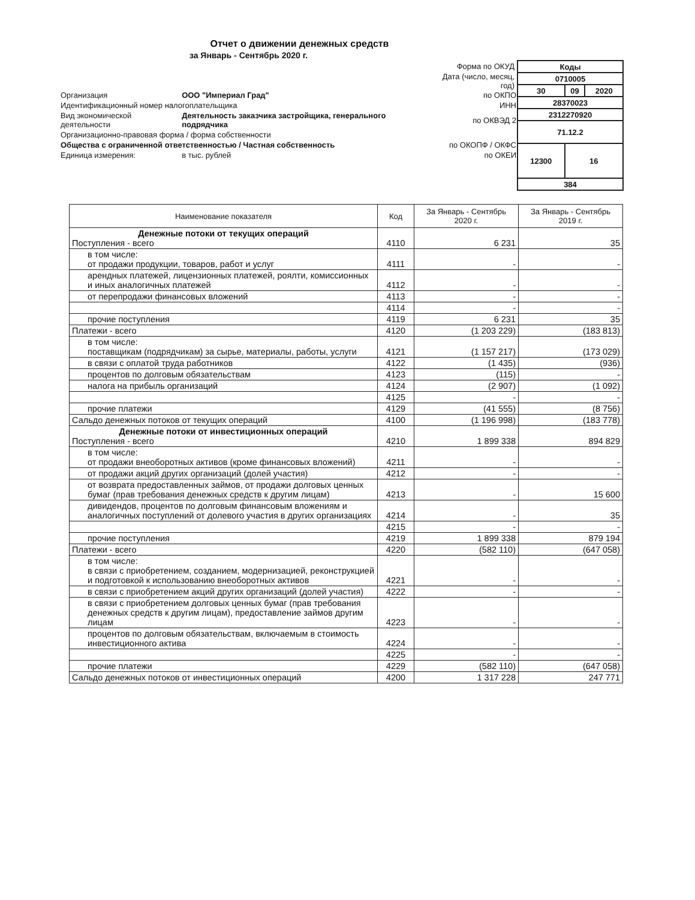Отчет о движении денежных средств
за Январь - Сентябрь 2020 г.
| | | Форма по ОКУД |
| | | Дата (число, месяц, год) |
| Организация | ООО "Империал Град" | по ОКПО |
| Идентификационный номер налогоплательщика | | ИНН |
| Вид экономической деятельности | Деятельность заказчика застройщика, генерального подрядчика | по ОКВЭД 2 |
| Организационно-правовая форма / форма собственности | | |
| Общества с ограниченной ответственностью / Частная собственность | | по ОКОПФ / ОКФС |
| Единица измерения: | в тыс. рублей | по ОКЕИ |
| Коды | | |
| 0710005 | | |
| 30 | 09 | 2020 |
| 28370023 | | |
| 2312270920 | | |
| 71.12.2 | | |
| 12300 | 16 | |
| 384 | | |
| Наименование показателя | Код | За Январь - Сентябрь 2020 г. | За Январь - Сентябрь 2019 г. |
| --- | --- | --- | --- |
| Денежные потоки от текущих операций Поступления - всего | 4110 | 6 231 | 35 |
| в том числе: от продажи продукции, товаров, работ и услуг | 4111 | - | - |
| арендных платежей, лицензионных платежей, роялти, комиссионных и иных аналогичных платежей | 4112 | - | - |
| от перепродажи финансовых вложений | 4113 | - | - |
| | 4114 | - | - |
| прочие поступления | 4119 | 6 231 | 35 |
| Платежи - всего | 4120 | (1 203 229) | (183 813) |
| в том числе: поставщикам (подрядчикам) за сырье, материалы, работы, услуги | 4121 | (1 157 217) | (173 029) |
| в связи с оплатой труда работников | 4122 | (1 435) | (936) |
| процентов по долговым обязательствам | 4123 | (115) | - |
| налога на прибыль организаций | 4124 | (2 907) | (1 092) |
| | 4125 | - | - |
| прочие платежи | 4129 | (41 555) | (8 756) |
| Сальдо денежных потоков от текущих операций | 4100 | (1 196 998) | (183 778) |
| Денежные потоки от инвестиционных операций Поступления - всего | 4210 | 1 899 338 | 894 829 |
| в том числе: от продажи внеоборотных активов (кроме финансовых вложений) | 4211 | - | - |
| от продажи акций других организаций (долей участия) | 4212 | - | - |
| от возврата предоставленных займов, от продажи долговых ценных бумаг (прав требования денежных средств к другим лицам) | 4213 | - | 15 600 |
| дивидендов, процентов по долговым финансовым вложениям и аналогичных поступлений от долевого участия в других организациях | 4214 | - | 35 |
| | 4215 | - | - |
| прочие поступления | 4219 | 1 899 338 | 879 194 |
| Платежи - всего | 4220 | (582 110) | (647 058) |
| в том числе: в связи с приобретением, созданием, модернизацией, реконструкцией и подготовкой к использованию внеоборотных активов | 4221 | - | - |
| в связи с приобретением акций других организаций (долей участия) | 4222 | - | - |
| в связи с приобретением долговых ценных бумаг (прав требования денежных средств к другим лицам), предоставление займов другим лицам | 4223 | - | - |
| процентов по долговым обязательствам, включаемым в стоимость инвестиционного актива | 4224 | - | - |
| | 4225 | - | - |
| прочие платежи | 4229 | (582 110) | (647 058) |
| Сальдо денежных потоков от инвестиционных операций | 4200 | 1 317 228 | 247 771 |